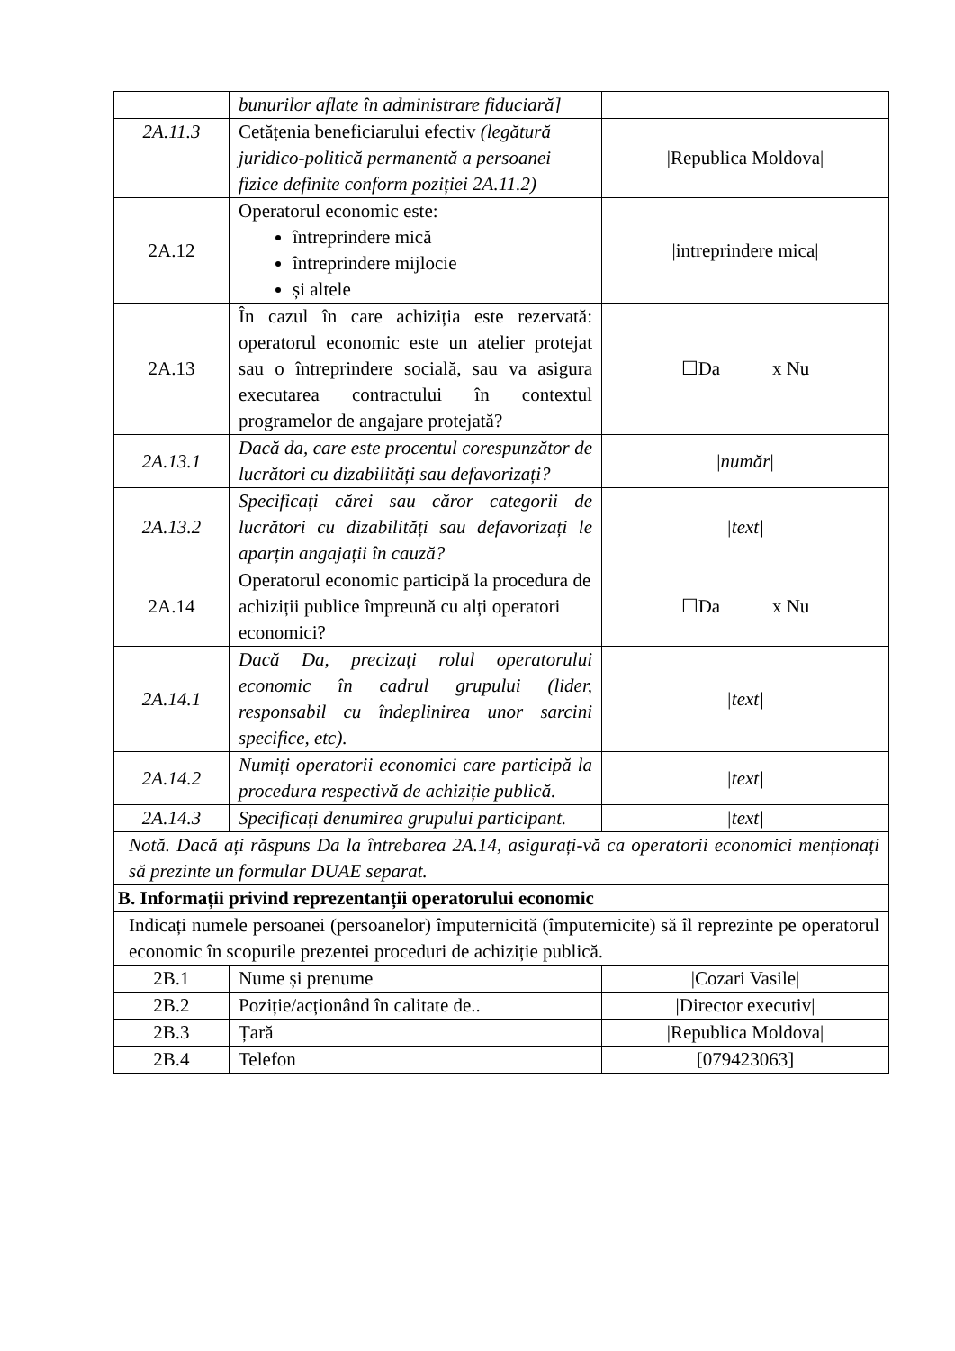| | bunurilor aflate în administrare fiduciară] | |
| 2A.11.3 | Cetățenia beneficiarului efectiv (legătură juridico-politică permanentă a persoanei fizice definite conform poziției 2A.11.2) | /Republica Moldova/ |
| 2A.12 | Operatorul economic este: întreprindere mică întreprindere mijlocie și altele | /intreprindere mica/ |
| 2A.13 | În cazul în care achiziția este rezervată: operatorul economic este un atelier protejat sau o întreprindere socială, sau va asigura executarea contractului în contextul programelor de angajare protejată? | ☐Da x Nu |
| 2A.13.1 | Dacă da, care este procentul corespunzător de lucrători cu dizabilități sau defavorizați? | / număr / |
| 2A.13.2 | Specificați cărei sau căror categorii de lucrători cu dizabilități sau defavorizați le aparțin angajații în cauză? | /text/ |
| 2A.14 | Operatorul economic participă la procedura de achiziții publice împreună cu alți operatori economici? | ☐Da x Nu |
| 2A.14.1 | Dacă Da, precizați rolul operatorului economic în cadrul grupului (lider, responsabil cu îndeplinirea unor sarcini specifice, etc). | /text/ |
| 2A.14.2 | Numiți operatorii economici care participă la procedura respectivă de achiziție publică. | /text/ |
| 2A.14.3 | Specificați denumirea grupului participant. | /text/ |
| Notă. Dacă ați răspuns Da la întrebarea 2A.14, asigurați-vă ca operatorii economici menționați să prezinte un formular DUAE separat. | | |
| B. Informații privind reprezentanții operatorului economic | | |
| Indicați numele persoanei (persoanelor) împuternicită (împuternicite) să îl reprezinte pe operatorul economic în scopurile prezentei proceduri de achiziție publică. | | |
| 2B.1 | Nume și prenume | /Cozari Vasile/ |
| 2B.2 | Poziție/acționând în calitate de.. | /Director executiv/ |
| 2B.3 | Țară | /Republica Moldova/ |
| 2B.4 | Telefon | [079423063] |